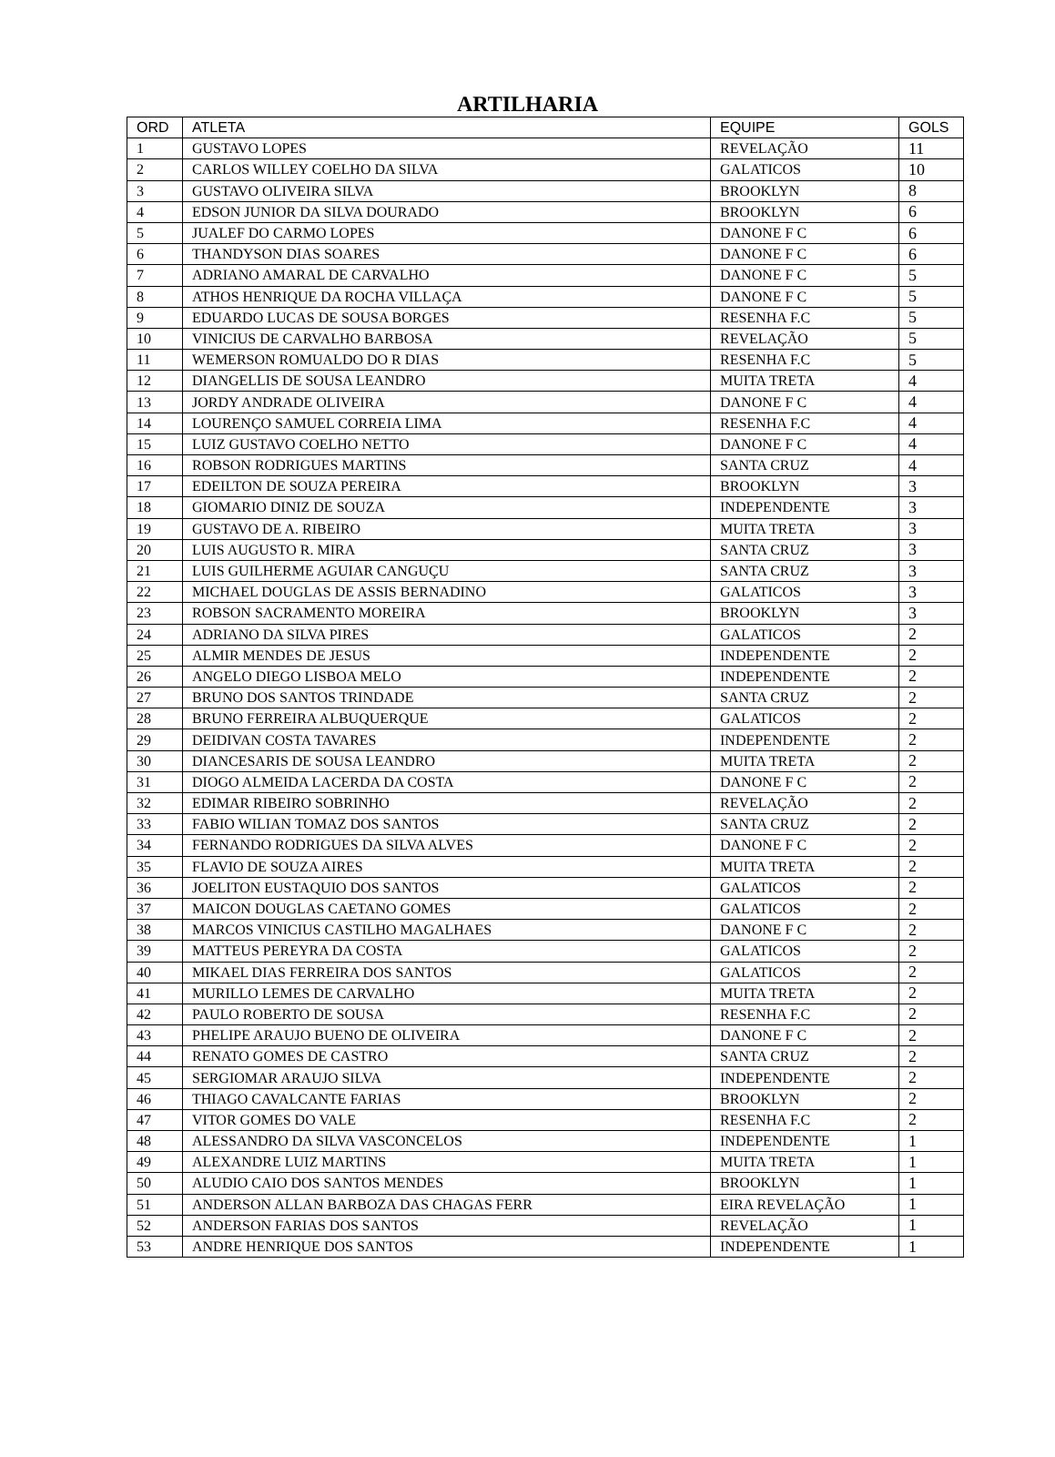ARTILHARIA
| ORD | ATLETA | EQUIPE | GOLS |
| --- | --- | --- | --- |
| 1 | GUSTAVO LOPES | REVELAÇÃO | 11 |
| 2 | CARLOS WILLEY COELHO DA SILVA | GALATICOS | 10 |
| 3 | GUSTAVO OLIVEIRA SILVA | BROOKLYN | 8 |
| 4 | EDSON JUNIOR DA SILVA DOURADO | BROOKLYN | 6 |
| 5 | JUALEF DO CARMO LOPES | DANONE F C | 6 |
| 6 | THANDYSON DIAS SOARES | DANONE F C | 6 |
| 7 | ADRIANO AMARAL DE CARVALHO | DANONE F C | 5 |
| 8 | ATHOS HENRIQUE DA ROCHA VILLAÇA | DANONE F C | 5 |
| 9 | EDUARDO LUCAS DE SOUSA BORGES | RESENHA F.C | 5 |
| 10 | VINICIUS DE CARVALHO BARBOSA | REVELAÇÃO | 5 |
| 11 | WEMERSON ROMUALDO DO R DIAS | RESENHA F.C | 5 |
| 12 | DIANGELLIS DE SOUSA LEANDRO | MUITA TRETA | 4 |
| 13 | JORDY ANDRADE OLIVEIRA | DANONE F C | 4 |
| 14 | LOURENÇO SAMUEL CORREIA LIMA | RESENHA F.C | 4 |
| 15 | LUIZ GUSTAVO COELHO NETTO | DANONE F C | 4 |
| 16 | ROBSON RODRIGUES MARTINS | SANTA CRUZ | 4 |
| 17 | EDEILTON DE SOUZA PEREIRA | BROOKLYN | 3 |
| 18 | GIOMARIO DINIZ DE SOUZA | INDEPENDENTE | 3 |
| 19 | GUSTAVO DE A. RIBEIRO | MUITA TRETA | 3 |
| 20 | LUIS AUGUSTO R. MIRA | SANTA CRUZ | 3 |
| 21 | LUIS GUILHERME AGUIAR CANGUÇU | SANTA CRUZ | 3 |
| 22 | MICHAEL DOUGLAS DE ASSIS BERNADINO | GALATICOS | 3 |
| 23 | ROBSON SACRAMENTO MOREIRA | BROOKLYN | 3 |
| 24 | ADRIANO DA SILVA PIRES | GALATICOS | 2 |
| 25 | ALMIR MENDES DE JESUS | INDEPENDENTE | 2 |
| 26 | ANGELO DIEGO LISBOA MELO | INDEPENDENTE | 2 |
| 27 | BRUNO DOS SANTOS TRINDADE | SANTA CRUZ | 2 |
| 28 | BRUNO FERREIRA ALBUQUERQUE | GALATICOS | 2 |
| 29 | DEIDIVAN COSTA TAVARES | INDEPENDENTE | 2 |
| 30 | DIANCESARIS DE SOUSA LEANDRO | MUITA TRETA | 2 |
| 31 | DIOGO ALMEIDA LACERDA DA COSTA | DANONE F C | 2 |
| 32 | EDIMAR RIBEIRO SOBRINHO | REVELAÇÃO | 2 |
| 33 | FABIO WILIAN TOMAZ DOS SANTOS | SANTA CRUZ | 2 |
| 34 | FERNANDO RODRIGUES DA SILVA ALVES | DANONE F C | 2 |
| 35 | FLAVIO DE SOUZA AIRES | MUITA TRETA | 2 |
| 36 | JOELITON EUSTAQUIO DOS SANTOS | GALATICOS | 2 |
| 37 | MAICON DOUGLAS CAETANO GOMES | GALATICOS | 2 |
| 38 | MARCOS VINICIUS CASTILHO MAGALHAES | DANONE F C | 2 |
| 39 | MATTEUS PEREYRA DA COSTA | GALATICOS | 2 |
| 40 | MIKAEL DIAS FERREIRA DOS SANTOS | GALATICOS | 2 |
| 41 | MURILLO LEMES DE CARVALHO | MUITA TRETA | 2 |
| 42 | PAULO ROBERTO DE SOUSA | RESENHA F.C | 2 |
| 43 | PHELIPE ARAUJO BUENO DE OLIVEIRA | DANONE F C | 2 |
| 44 | RENATO GOMES DE CASTRO | SANTA CRUZ | 2 |
| 45 | SERGIOMAR ARAUJO SILVA | INDEPENDENTE | 2 |
| 46 | THIAGO CAVALCANTE FARIAS | BROOKLYN | 2 |
| 47 | VITOR GOMES DO VALE | RESENHA F.C | 2 |
| 48 | ALESSANDRO DA SILVA VASCONCELOS | INDEPENDENTE | 1 |
| 49 | ALEXANDRE LUIZ MARTINS | MUITA TRETA | 1 |
| 50 | ALUDIO CAIO DOS SANTOS MENDES | BROOKLYN | 1 |
| 51 | ANDERSON ALLAN BARBOZA DAS CHAGAS FERR | EIRA REVELAÇÃO | 1 |
| 52 | ANDERSON FARIAS DOS SANTOS | REVELAÇÃO | 1 |
| 53 | ANDRE HENRIQUE DOS SANTOS | INDEPENDENTE | 1 |